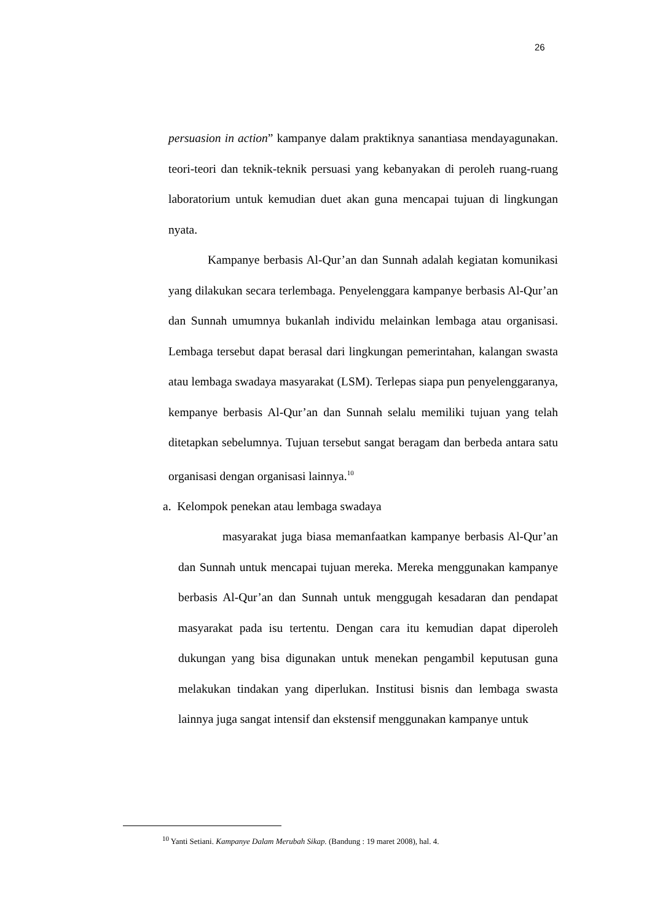26
persuasion in action” kampanye dalam praktiknya sanantiasa mendayagunakan. teori-teori dan teknik-teknik persuasi yang kebanyakan di peroleh ruang-ruang laboratorium untuk kemudian duet akan guna mencapai tujuan di lingkungan nyata.
Kampanye berbasis Al-Qur’an dan Sunnah adalah kegiatan komunikasi yang dilakukan secara terlembaga. Penyelenggara kampanye berbasis Al-Qur’an dan Sunnah umumnya bukanlah individu melainkan lembaga atau organisasi. Lembaga tersebut dapat berasal dari lingkungan pemerintahan, kalangan swasta atau lembaga swadaya masyarakat (LSM). Terlepas siapa pun penyelenggaranya, kempanye berbasis Al-Qur’an dan Sunnah selalu memiliki tujuan yang telah ditetapkan sebelumnya. Tujuan tersebut sangat beragam dan berbeda antara satu organisasi dengan organisasi lainnya.<sup>10</sup>
a. Kelompok penekan atau lembaga swadaya
masyarakat juga biasa memanfaatkan kampanye berbasis Al-Qur’an dan Sunnah untuk mencapai tujuan mereka. Mereka menggunakan kampanye berbasis Al-Qur’an dan Sunnah untuk menggugah kesadaran dan pendapat masyarakat pada isu tertentu. Dengan cara itu kemudian dapat diperoleh dukungan yang bisa digunakan untuk menekan pengambil keputusan guna melakukan tindakan yang diperlukan. Institusi bisnis dan lembaga swasta lainnya juga sangat intensif dan ekstensif menggunakan kampanye untuk
<sup>10</sup> Yanti Setiani. Kampanye Dalam Merubah Sikap. (Bandung : 19 maret 2008), hal. 4.